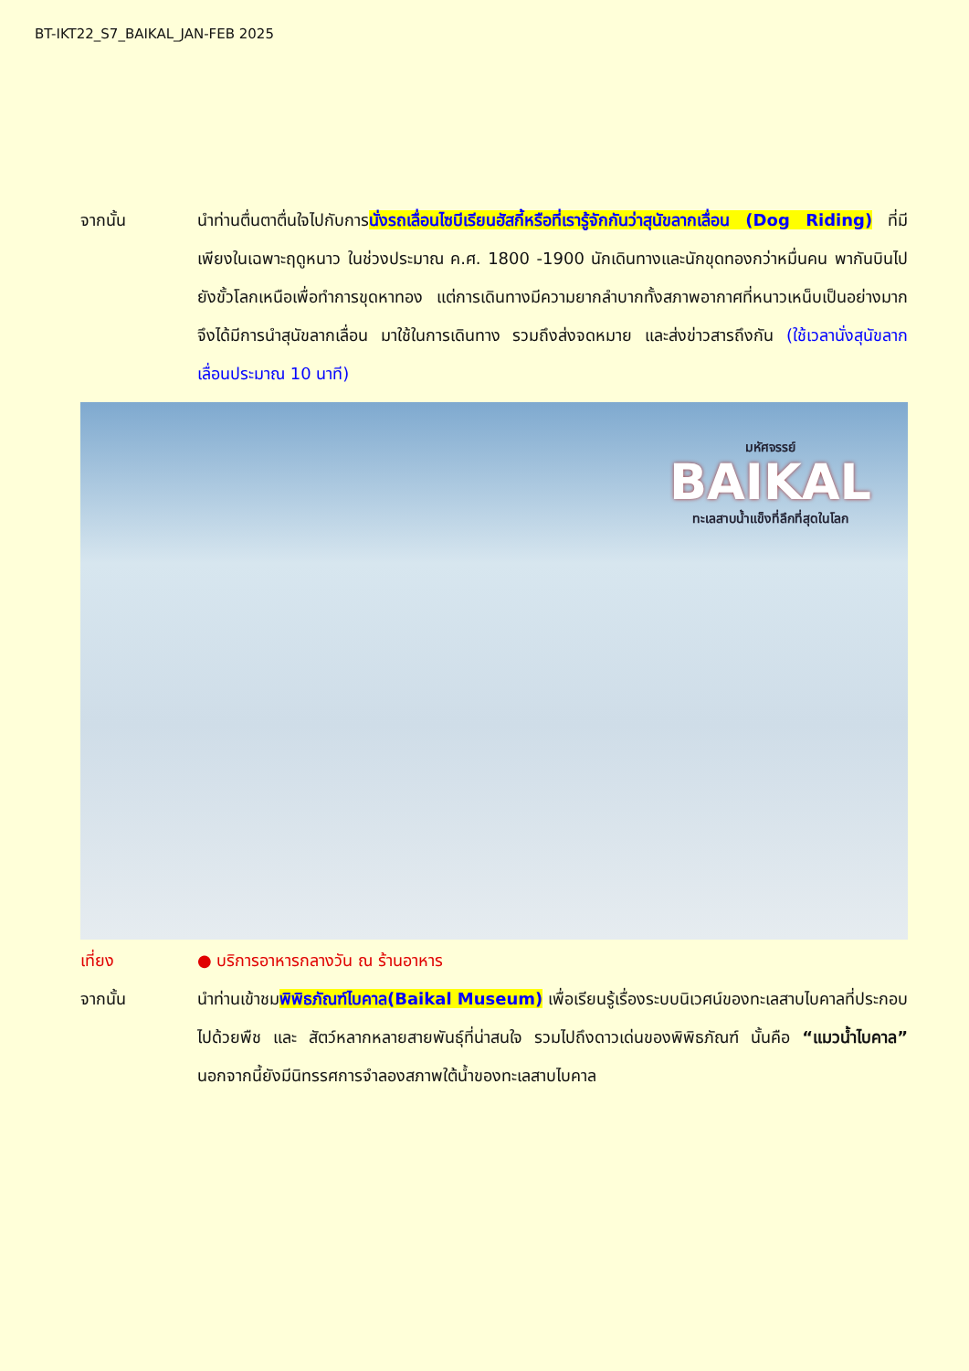BT-IKT22_S7_BAIKAL_JAN-FEB 2025
จากนั้น นำท่านตื่นตาตื่นใจไปกับการนั่งรถเลื่อนไซบีเรียนฮัสกี้หรือที่เรารู้จักกันว่าสุนัขลากเลื่อน (Dog Riding) ที่มีเพียงในเฉพาะฤดูหนาว ในช่วงประมาณ ค.ศ. 1800 -1900 นักเดินทางและนักขุดทองกว่าหมื่นคน พากันบินไปยังขั้วโลกเหนือเพื่อทำการขุดหาทอง แต่การเดินทางมีความยากลำบากทั้งสภาพอากาศที่หนาวเหน็บเป็นอย่างมาก จึงได้มีการนำสุนัขลากเลื่อน มาใช้ในการเดินทาง รวมถึงส่งจดหมาย และส่งข่าวสารถึงกัน (ใช้เวลานั่งสุนัขลากเลื่อนประมาณ 10 นาที)
มหัศจรรย์
BAIKAL
ทะเลสาบน้ำแข็งที่ลึกที่สุดในโลก
เที่ยง ● บริการอาหารกลางวัน ณ ร้านอาหาร
จากนั้น นำท่านเข้าชมพิพิธภัณฑ์ไบคาล(Baikal Museum) เพื่อเรียนรู้เรื่องระบบนิเวศน์ของทะเลสาบไบคาลที่ประกอบไปด้วยพืช และ สัตว์หลากหลายสายพันธุ์ที่น่าสนใจ รวมไปถึงดาวเด่นของพิพิธภัณฑ์ นั้นคือ “แมวน้ำไบคาล” นอกจากนี้ยังมีนิทรรศการจำลองสภาพใต้น้ำของทะเลสาบไบคาล